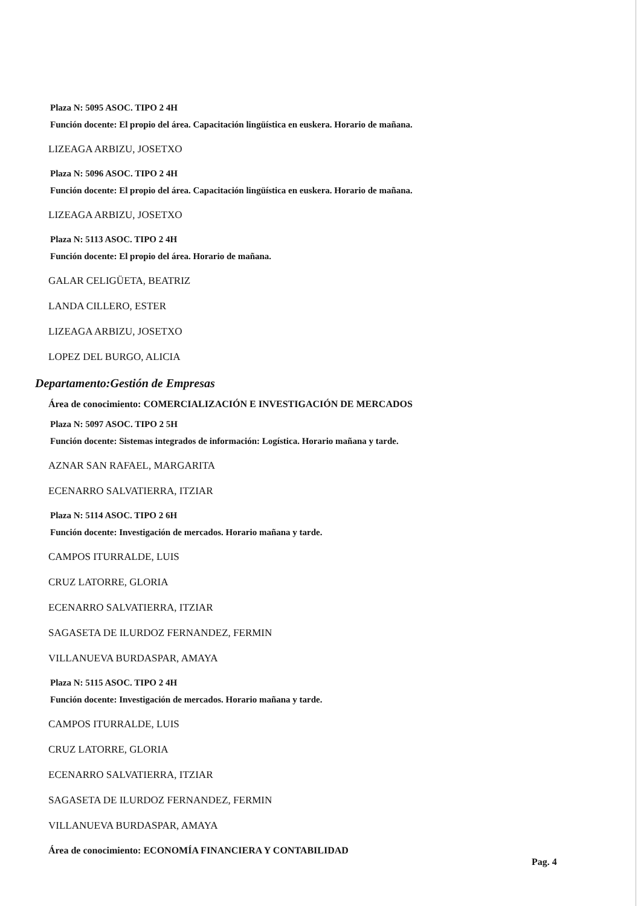Plaza N: 5095 ASOC. TIPO 2 4H
Función docente: El propio del área. Capacitación lingüística en euskera. Horario de mañana.
LIZEAGA ARBIZU, JOSETXO
Plaza N: 5096 ASOC. TIPO 2 4H
Función docente: El propio del área. Capacitación lingüística en euskera. Horario de mañana.
LIZEAGA ARBIZU, JOSETXO
Plaza N: 5113 ASOC. TIPO 2 4H
Función docente: El propio del área. Horario de mañana.
GALAR CELIGÜETA, BEATRIZ
LANDA CILLERO, ESTER
LIZEAGA ARBIZU, JOSETXO
LOPEZ DEL BURGO, ALICIA
Departamento:Gestión de Empresas
Área de conocimiento: COMERCIALIZACIÓN E INVESTIGACIÓN DE MERCADOS
Plaza N: 5097 ASOC. TIPO 2 5H
Función docente: Sistemas integrados de información: Logística. Horario mañana y tarde.
AZNAR SAN RAFAEL, MARGARITA
ECENARRO SALVATIERRA, ITZIAR
Plaza N: 5114 ASOC. TIPO 2 6H
Función docente: Investigación de mercados. Horario mañana y tarde.
CAMPOS ITURRALDE, LUIS
CRUZ LATORRE, GLORIA
ECENARRO SALVATIERRA, ITZIAR
SAGASETA DE ILURDOZ FERNANDEZ, FERMIN
VILLANUEVA BURDASPAR, AMAYA
Plaza N: 5115 ASOC. TIPO 2 4H
Función docente: Investigación de mercados. Horario mañana y tarde.
CAMPOS ITURRALDE, LUIS
CRUZ LATORRE, GLORIA
ECENARRO SALVATIERRA, ITZIAR
SAGASETA DE ILURDOZ FERNANDEZ, FERMIN
VILLANUEVA BURDASPAR, AMAYA
Área de conocimiento: ECONOMÍA FINANCIERA Y CONTABILIDAD
Pag. 4